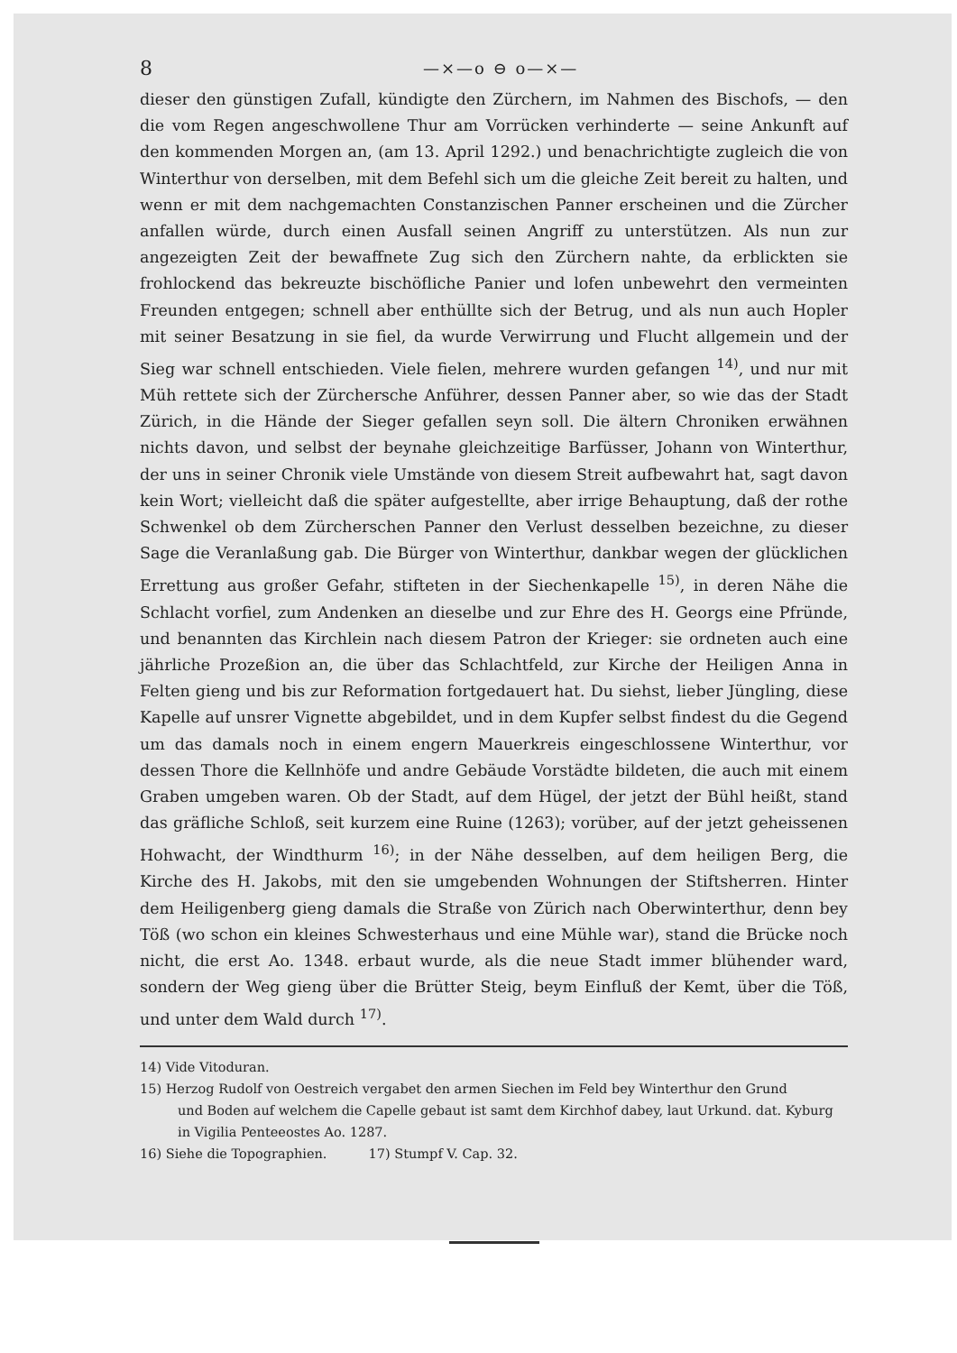8 —×—o ⊖ o—×—
dieser den günstigen Zufall, kündigte den Zürchern, im Nahmen des Bischofs, — den die vom Regen angeschwollene Thur am Vorrücken verhinderte — seine Ankunft auf den kommenden Morgen an, (am 13. April 1292.) und benachrichtigte zugleich die von Winterthur von derselben, mit dem Befehl sich um die gleiche Zeit bereit zu halten, und wenn er mit dem nachgemachten Constanzischen Panner erscheinen und die Zürcher anfallen würde, durch einen Ausfall seinen Angriff zu unterstützen. Als nun zur angezeigten Zeit der bewaffnete Zug sich den Zürchern nahte, da erblickten sie frohlockend das bekreuzte bischöfliche Panier und lofen unbewehrt den vermeinten Freunden entgegen; schnell aber enthüllte sich der Betrug, und als nun auch Hopler mit seiner Besatzung in sie fiel, da wurde Verwirrung und Flucht allgemein und der Sieg war schnell entschieden. Viele fielen, mehrere wurden gefangen <sup>14)</sup>, und nur mit Müh rettete sich der Zürchersche Anführer, dessen Panner aber, so wie das der Stadt Zürich, in die Hände der Sieger gefallen seyn soll. Die ältern Chroniken erwähnen nichts davon, und selbst der beynahe gleichzeitige Barfüsser, Johann von Winterthur, der uns in seiner Chronik viele Umstände von diesem Streit aufbewahrt hat, sagt davon kein Wort; vielleicht daß die später aufgestellte, aber irrige Behauptung, daß der rothe Schwenkel ob dem Zürcherschen Panner den Verlust desselben bezeichne, zu dieser Sage die Veranlaßung gab. Die Bürger von Winterthur, dankbar wegen der glücklichen Errettung aus großer Gefahr, stifteten in der Siechenkapelle <sup>15)</sup>, in deren Nähe die Schlacht vorfiel, zum Andenken an dieselbe und zur Ehre des H. Georgs eine Pfründe, und benannten das Kirchlein nach diesem Patron der Krieger: sie ordneten auch eine jährliche Prozeßion an, die über das Schlachtfeld, zur Kirche der Heiligen Anna in Felten gieng und bis zur Reformation fortgedauert hat. Du siehst, lieber Jüngling, diese Kapelle auf unsrer Vignette abgebildet, und in dem Kupfer selbst findest du die Gegend um das damals noch in einem engern Mauerkreis eingeschlossene Winterthur, vor dessen Thore die Kellnhöfe und andre Gebäude Vorstädte bildeten, die auch mit einem Graben umgeben waren. Ob der Stadt, auf dem Hügel, der jetzt der Bühl heißt, stand das gräfliche Schloß, seit kurzem eine Ruine (1263); vorüber, auf der jetzt geheissenen Hohwacht, der Windthurm <sup>16)</sup>; in der Nähe desselben, auf dem heiligen Berg, die Kirche des H. Jakobs, mit den sie umgebenden Wohnungen der Stiftsherren. Hinter dem Heiligenberg gieng damals die Straße von Zürich nach Oberwinterthur, denn bey Töß (wo schon ein kleines Schwesterhaus und eine Mühle war), stand die Brücke noch nicht, die erst Ao. 1348. erbaut wurde, als die neue Stadt immer blühender ward, sondern der Weg gieng über die Brütter Steig, beym Einfluß der Kemt, über die Töß, und unter dem Wald durch <sup>17)</sup>.
14) Vide Vitoduran.
15) Herzog Rudolf von Oestreich vergabet den armen Siechen im Feld bey Winterthur den Grund
und Boden auf welchem die Capelle gebaut ist samt dem Kirchhof dabey, laut Urkund. dat. Kyburg in Vigilia Penteeostes Ao. 1287.
16) Siehe die Topographien. 17) Stumpf V. Cap. 32.